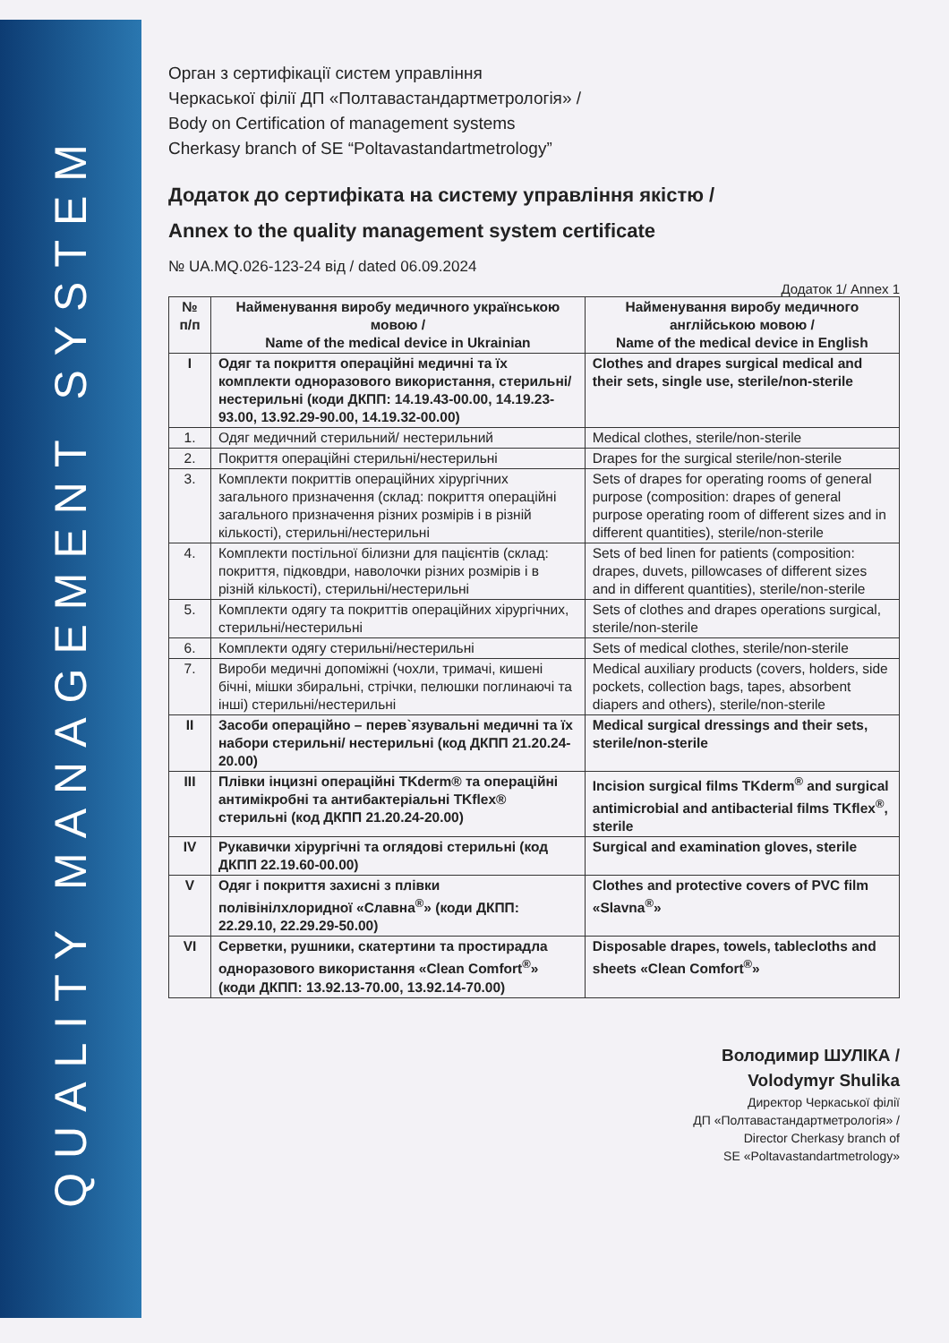QUALITY MANAGEMENT SYSTEM
Орган з сертифікації систем управління
Черкаської філії ДП «Полтавастандартметрологія» /
Body on Certification of management systems
Cherkasy branch of SE “Poltavastandartmetrology”
Додаток до сертифіката на систему управління якістю /
Annex to the quality management system certificate
№ UA.MQ.026-123-24 від / dated 06.09.2024
Додаток 1/ Annex 1
| № п/п | Найменування виробу медичного українською мовою / Name of the medical device in Ukrainian | Найменування виробу медичного англійською мовою / Name of the medical device in English |
| --- | --- | --- |
| I | Одяг та покриття операційні медичні та їх комплекти одноразового використання, стерильні/ нестерильні (коди ДКПП: 14.19.43-00.00, 14.19.23-93.00, 13.92.29-90.00, 14.19.32-00.00) | Clothes and drapes surgical medical and their sets, single use, sterile/non-sterile |
| 1. | Одяг медичний стерильний/ нестерильний | Medical clothes, sterile/non-sterile |
| 2. | Покриття операційні стерильні/нестерильні | Drapes for the surgical sterile/non-sterile |
| 3. | Комплекти покриттів операційних хірургічних загального призначення (склад: покриття операційні загального призначення різних розмірів і в різній кількості), стерильні/нестерильні | Sets of drapes for operating rooms of general purpose (composition: drapes of general purpose operating room of different sizes and in different quantities), sterile/non-sterile |
| 4. | Комплекти постільної білизни для пацієнтів (склад: покриття, підковдри, наволочки різних розмірів і в різній кількості), стерильні/нестерильні | Sets of bed linen for patients (composition: drapes, duvets, pillowcases of different sizes and in different quantities), sterile/non-sterile |
| 5. | Комплекти одягу та покриттів операційних хірургічних, стерильні/нестерильні | Sets of clothes and drapes operations surgical, sterile/non-sterile |
| 6. | Комплекти одягу стерильні/нестерильні | Sets of medical clothes, sterile/non-sterile |
| 7. | Вироби медичні допоміжні (чохли, тримачі, кишені бічні, мішки збиральні, стрічки, пелюшки поглинаючі та інші) стерильні/нестерильні | Medical auxiliary products (covers, holders, side pockets, collection bags, tapes, absorbent diapers and others), sterile/non-sterile |
| II | Засоби операційно – перев`язувальні медичні та їх набори стерильні/ нестерильні (код ДКПП 21.20.24-20.00) | Medical surgical dressings and their sets, sterile/non-sterile |
| III | Плівки інцизні операційні TKderm® та операційні антимікробні та антибактеріальні TKflex® стерильні (код ДКПП 21.20.24-20.00) | Incision surgical films TKderm<sup>®</sup> and surgical antimicrobial and antibacterial films TKflex<sup>®</sup>, sterile |
| IV | Рукавички хірургічні та оглядові стерильні (код ДКПП 22.19.60-00.00) | Surgical and examination gloves, sterile |
| V | Одяг і покриття захисні з плівки полівінілхлоридної «Славна<sup>®</sup>» (коди ДКПП: 22.29.10, 22.29.29-50.00) | Clothes and protective covers of PVC film «Slavna<sup>®</sup>» |
| VI | Серветки, рушники, скатертини та простирадла одноразового використання «Clean Comfort<sup>®</sup>» (коди ДКПП: 13.92.13-70.00, 13.92.14-70.00) | Disposable drapes, towels, tablecloths and sheets «Clean Comfort<sup>®</sup>» |
Володимир ШУЛІКА /
Volodymyr Shulika
Директор Черкаської філії
ДП «Полтавастандартметрологія» /
Director Cherkasy branch of
SE «Poltavastandartmetrology»